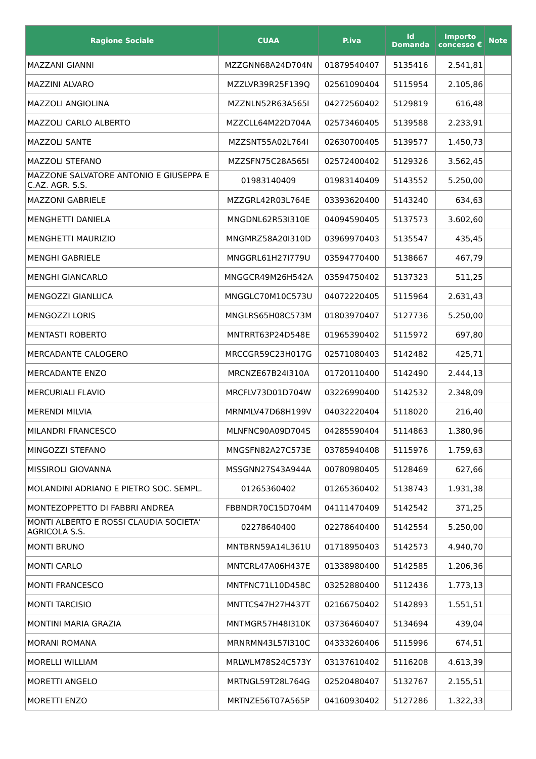| Ragione Sociale | CUAA | P.iva | Id Domanda | Importo concesso € | Note |
| --- | --- | --- | --- | --- | --- |
| MAZZANI GIANNI | MZZGNN68A24D704N | 01879540407 | 5135416 | 2.541,81 | |
| MAZZINI ALVARO | MZZLVR39R25F139Q | 02561090404 | 5115954 | 2.105,86 | |
| MAZZOLI ANGIOLINA | MZZNLN52R63A565I | 04272560402 | 5129819 | 616,48 | |
| MAZZOLI CARLO ALBERTO | MZZCLL64M22D704A | 02573460405 | 5139588 | 2.233,91 | |
| MAZZOLI SANTE | MZZSNT55A02L764I | 02630700405 | 5139577 | 1.450,73 | |
| MAZZOLI STEFANO | MZZSFN75C28A565I | 02572400402 | 5129326 | 3.562,45 | |
| MAZZONE SALVATORE ANTONIO E GIUSEPPA E C.AZ. AGR. S.S. | 01983140409 | 01983140409 | 5143552 | 5.250,00 | |
| MAZZONI GABRIELE | MZZGRL42R03L764E | 03393620400 | 5143240 | 634,63 | |
| MENGHETTI DANIELA | MNGDNL62R53I310E | 04094590405 | 5137573 | 3.602,60 | |
| MENGHETTI MAURIZIO | MNGMRZ58A20I310D | 03969970403 | 5135547 | 435,45 | |
| MENGHI GABRIELE | MNGGRL61H27I779U | 03594770400 | 5138667 | 467,79 | |
| MENGHI GIANCARLO | MNGGCR49M26H542A | 03594750402 | 5137323 | 511,25 | |
| MENGOZZI GIANLUCA | MNGGLC70M10C573U | 04072220405 | 5115964 | 2.631,43 | |
| MENGOZZI LORIS | MNGLRS65H08C573M | 01803970407 | 5127736 | 5.250,00 | |
| MENTASTI ROBERTO | MNTRRT63P24D548E | 01965390402 | 5115972 | 697,80 | |
| MERCADANTE CALOGERO | MRCCGR59C23H017G | 02571080403 | 5142482 | 425,71 | |
| MERCADANTE ENZO | MRCNZE67B24I310A | 01720110400 | 5142490 | 2.444,13 | |
| MERCURIALI FLAVIO | MRCFLV73D01D704W | 03226990400 | 5142532 | 2.348,09 | |
| MERENDI MILVIA | MRNMLV47D68H199V | 04032220404 | 5118020 | 216,40 | |
| MILANDRI FRANCESCO | MLNFNC90A09D704S | 04285590404 | 5114863 | 1.380,96 | |
| MINGOZZI STEFANO | MNGSFN82A27C573E | 03785940408 | 5115976 | 1.759,63 | |
| MISSIROLI GIOVANNA | MSSGNN27S43A944A | 00780980405 | 5128469 | 627,66 | |
| MOLANDINI ADRIANO E PIETRO SOC. SEMPL. | 01265360402 | 01265360402 | 5138743 | 1.931,38 | |
| MONTEZOPPETTO DI FABBRI ANDREA | FBBNDR70C15D704M | 04111470409 | 5142542 | 371,25 | |
| MONTI ALBERTO E ROSSI CLAUDIA SOCIETA' AGRICOLA S.S. | 02278640400 | 02278640400 | 5142554 | 5.250,00 | |
| MONTI BRUNO | MNTBRN59A14L361U | 01718950403 | 5142573 | 4.940,70 | |
| MONTI CARLO | MNTCRL47A06H437E | 01338980400 | 5142585 | 1.206,36 | |
| MONTI FRANCESCO | MNTFNC71L10D458C | 03252880400 | 5112436 | 1.773,13 | |
| MONTI TARCISIO | MNTTCS47H27H437T | 02166750402 | 5142893 | 1.551,51 | |
| MONTINI MARIA GRAZIA | MNTMGR57H48I310K | 03736460407 | 5134694 | 439,04 | |
| MORANI ROMANA | MRNRMN43L57I310C | 04333260406 | 5115996 | 674,51 | |
| MORELLI WILLIAM | MRLWLM78S24C573Y | 03137610402 | 5116208 | 4.613,39 | |
| MORETTI ANGELO | MRTNGL59T28L764G | 02520480407 | 5132767 | 2.155,51 | |
| MORETTI ENZO | MRTNZE56T07A565P | 04160930402 | 5127286 | 1.322,33 | |